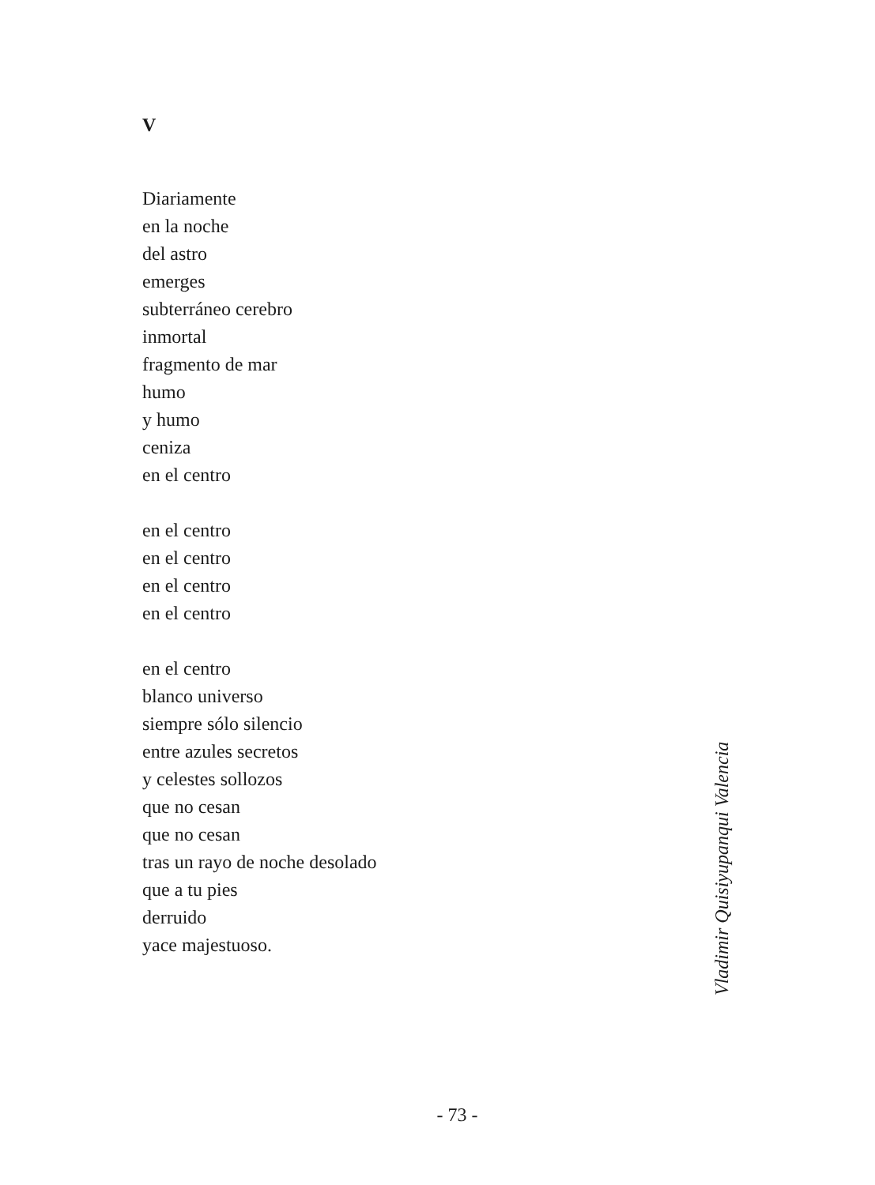V
Diariamente
en la noche
del astro
emerges
subterráneo cerebro
inmortal
fragmento de mar
humo
y humo
ceniza
en el centro
en el centro
en el centro
en el centro
en el centro
en el centro
blanco universo
siempre sólo silencio
entre azules secretos
y celestes sollozos
que no cesan
que no cesan
tras un rayo de noche desolado
que a tu pies
derruido
yace majestuoso.
Vladimir Quisiyupanqui Valencia
- 73 -